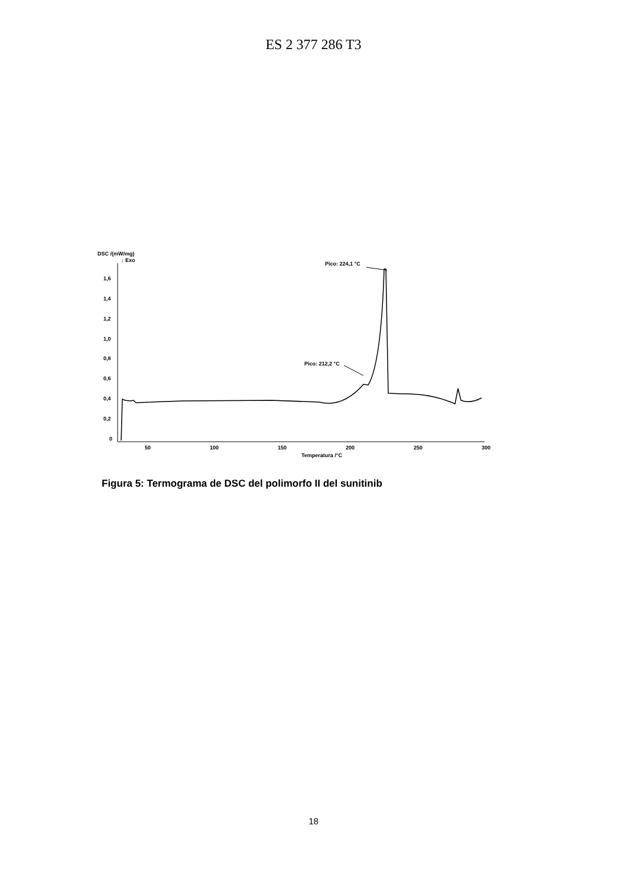ES 2 377 286 T3
DSC /(mW/mg)
↓ Exo
1,6
1,4
1,2
1,0
0,8
0,6
0,4
0,2
0
50
100
150
200
250
300
Temperatura /°C
Pico: 224,1 °C
Pico: 212,2 °C
Figura 5: Termograma de DSC del polimorfo II del sunitinib
18